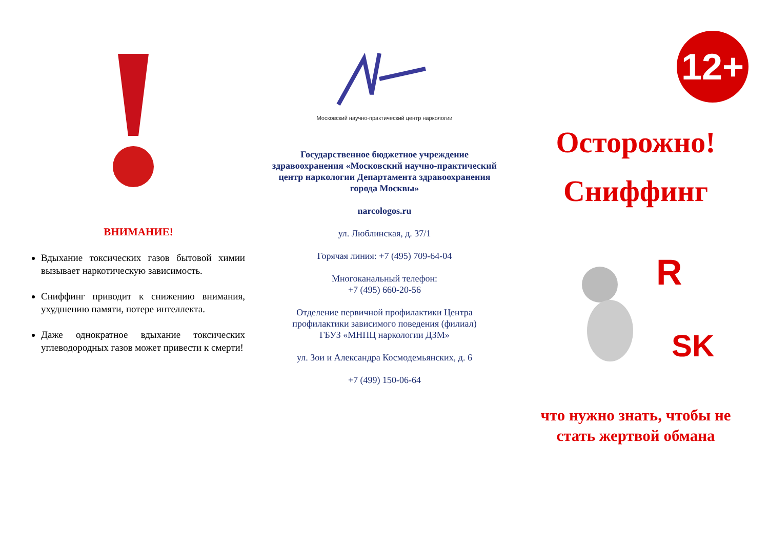ВНИМАНИЕ!
Вдыхание токсических газов бытовой химии вызывает наркотическую зависимость.
Сниффинг приводит к снижению внимания, ухудшению памяти, потере интеллекта.
Даже однократное вдыхание токсических углеводородных газов может привести к смерти!
Московский научно-практический центр наркологии
Государственное бюджетное учреждение здравоохранения «Московский научно-практический центр наркологии Департамента здравоохранения города Москвы»
narcologos.ru
ул. Люблинская, д. 37/1
Горячая линия: +7 (495) 709-64-04
Многоканальный телефон:
+7 (495) 660-20-56
Отделение первичной профилактики Центра профилактики зависимого поведения (филиал)
ГБУЗ «МНПЦ наркологии ДЗМ»
ул. Зои и Александра Космодемьянских, д. 6
+7 (499) 150-06-64
12+
Осторожно!
Сниффинг
R
SK
что нужно знать, чтобы не стать жертвой обмана